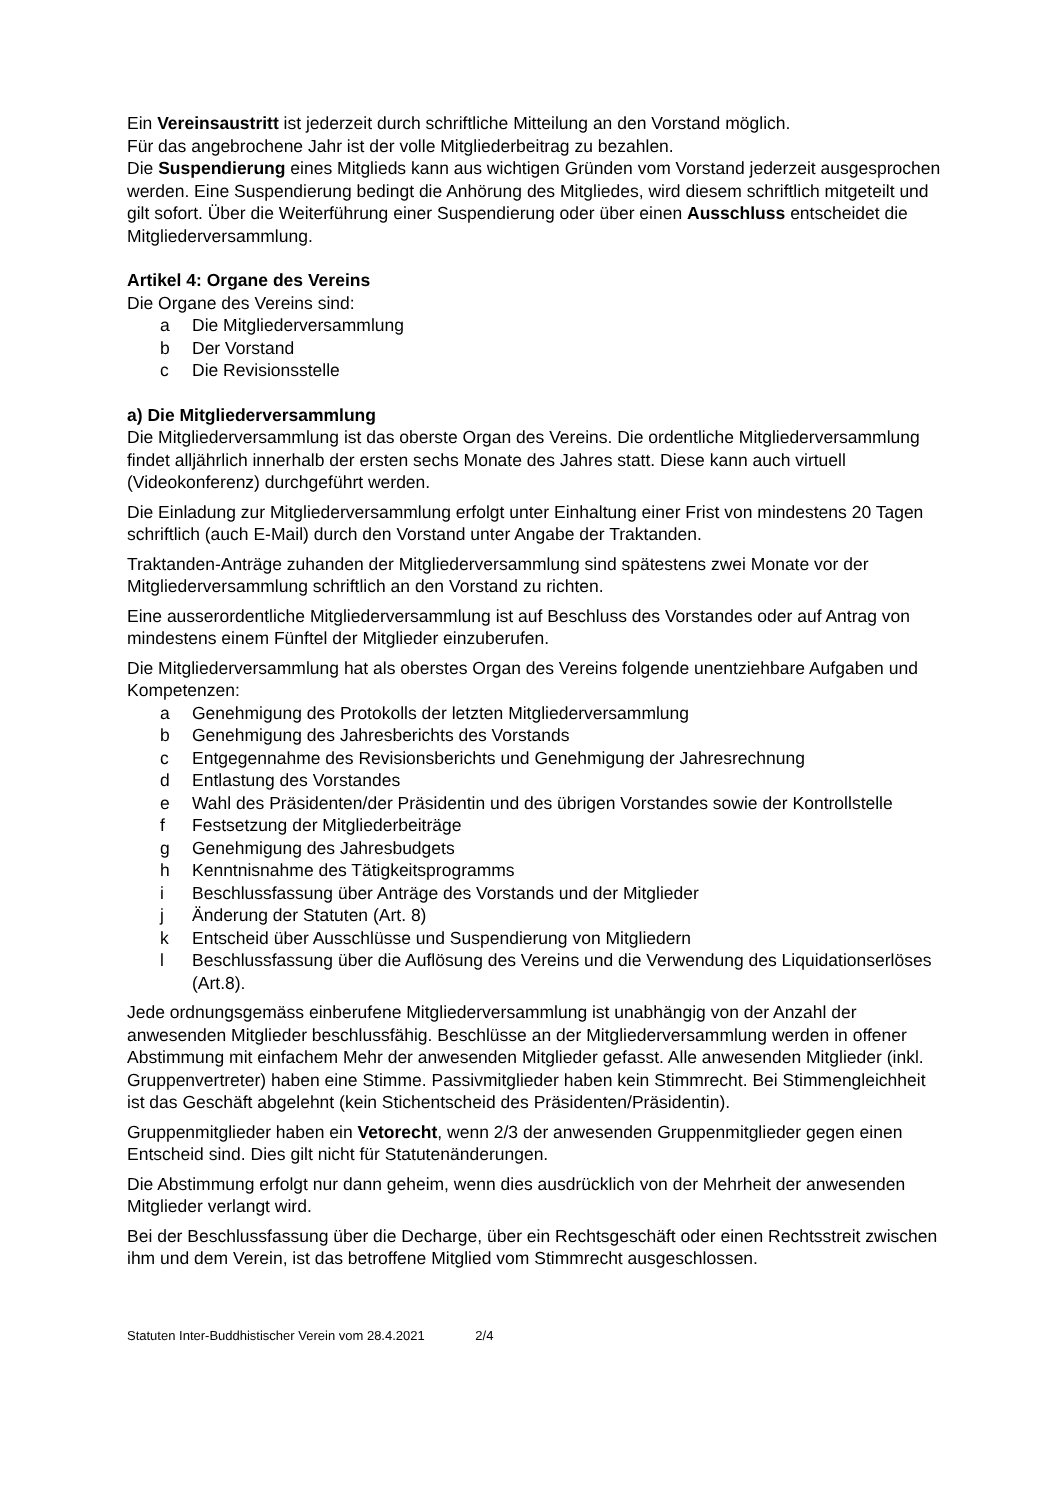Ein Vereinsaustritt ist jederzeit durch schriftliche Mitteilung an den Vorstand möglich.
Für das angebrochene Jahr ist der volle Mitgliederbeitrag zu bezahlen.
Die Suspendierung eines Mitglieds kann aus wichtigen Gründen vom Vorstand jederzeit ausgesprochen werden. Eine Suspendierung bedingt die Anhörung des Mitgliedes, wird diesem schriftlich mitgeteilt und gilt sofort. Über die Weiterführung einer Suspendierung oder über einen Ausschluss entscheidet die Mitgliederversammlung.
Artikel 4: Organe des Vereins
Die Organe des Vereins sind:
a Die Mitgliederversammlung
b Der Vorstand
c Die Revisionsstelle
a) Die Mitgliederversammlung
Die Mitgliederversammlung ist das oberste Organ des Vereins. Die ordentliche Mitgliederversammlung findet alljährlich innerhalb der ersten sechs Monate des Jahres statt. Diese kann auch virtuell (Videokonferenz) durchgeführt werden.
Die Einladung zur Mitgliederversammlung erfolgt unter Einhaltung einer Frist von mindestens 20 Tagen schriftlich (auch E-Mail) durch den Vorstand unter Angabe der Traktanden.
Traktanden-Anträge zuhanden der Mitgliederversammlung sind spätestens zwei Monate vor der Mitgliederversammlung schriftlich an den Vorstand zu richten.
Eine ausserordentliche Mitgliederversammlung ist auf Beschluss des Vorstandes oder auf Antrag von mindestens einem Fünftel der Mitglieder einzuberufen.
Die Mitgliederversammlung hat als oberstes Organ des Vereins folgende unentziehbare Aufgaben und Kompetenzen:
a Genehmigung des Protokolls der letzten Mitgliederversammlung
b Genehmigung des Jahresberichts des Vorstands
c Entgegennahme des Revisionsberichts und Genehmigung der Jahresrechnung
d Entlastung des Vorstandes
e Wahl des Präsidenten/der Präsidentin und des übrigen Vorstandes sowie der Kontrollstelle
f Festsetzung der Mitgliederbeiträge
g Genehmigung des Jahresbudgets
h Kenntnisnahme des Tätigkeitsprogramms
i Beschlussfassung über Anträge des Vorstands und der Mitglieder
j Änderung der Statuten (Art. 8)
k Entscheid über Ausschlüsse und Suspendierung von Mitgliedern
l Beschlussfassung über die Auflösung des Vereins und die Verwendung des Liquidationserlöses (Art.8).
Jede ordnungsgemäss einberufene Mitgliederversammlung ist unabhängig von der Anzahl der anwesenden Mitglieder beschlussfähig. Beschlüsse an der Mitgliederversammlung werden in offener Abstimmung mit einfachem Mehr der anwesenden Mitglieder gefasst. Alle anwesenden Mitglieder (inkl. Gruppenvertreter) haben eine Stimme. Passivmitglieder haben kein Stimmrecht. Bei Stimmengleichheit ist das Geschäft abgelehnt (kein Stichentscheid des Präsidenten/Präsidentin).
Gruppenmitglieder haben ein Vetorecht, wenn 2/3 der anwesenden Gruppenmitglieder gegen einen Entscheid sind. Dies gilt nicht für Statutenänderungen.
Die Abstimmung erfolgt nur dann geheim, wenn dies ausdrücklich von der Mehrheit der anwesenden Mitglieder verlangt wird.
Bei der Beschlussfassung über die Decharge, über ein Rechtsgeschäft oder einen Rechtsstreit zwischen ihm und dem Verein, ist das betroffene Mitglied vom Stimmrecht ausgeschlossen.
Statuten Inter-Buddhistischer Verein vom 28.4.2021 2/4